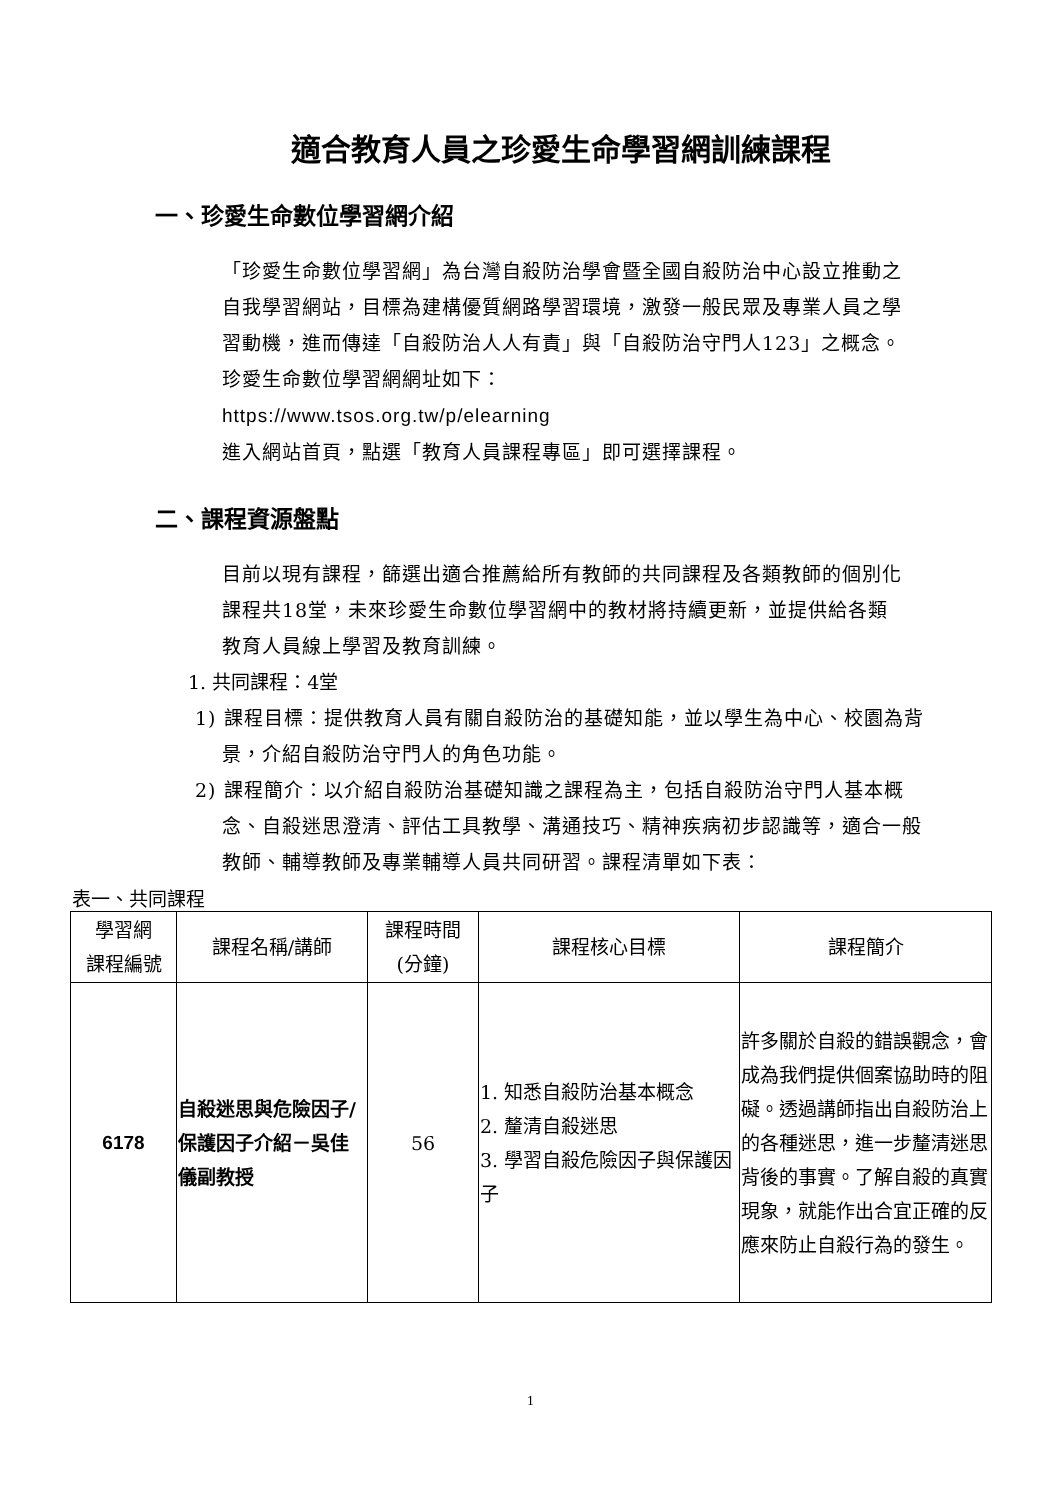適合教育人員之珍愛生命學習網訓練課程
一、珍愛生命數位學習網介紹
「珍愛生命數位學習網」為台灣自殺防治學會暨全國自殺防治中心設立推動之自我學習網站，目標為建構優質網路學習環境，激發一般民眾及專業人員之學習動機，進而傳達「自殺防治人人有責」與「自殺防治守門人123」之概念。
珍愛生命數位學習網網址如下：
https://www.tsos.org.tw/p/elearning
進入網站首頁，點選「教育人員課程專區」即可選擇課程。
二、課程資源盤點
目前以現有課程，篩選出適合推薦給所有教師的共同課程及各類教師的個別化課程共18堂，未來珍愛生命數位學習網中的教材將持續更新，並提供給各類教育人員線上學習及教育訓練。
1. 共同課程：4堂
1) 課程目標：提供教育人員有關自殺防治的基礎知能，並以學生為中心、校園為背景，介紹自殺防治守門人的角色功能。
2) 課程簡介：以介紹自殺防治基礎知識之課程為主，包括自殺防治守門人基本概念、自殺迷思澄清、評估工具教學、溝通技巧、精神疾病初步認識等，適合一般教師、輔導教師及專業輔導人員共同研習。課程清單如下表：
表一、共同課程
| 學習網 課程編號 | 課程名稱/講師 | 課程時間 (分鐘) | 課程核心目標 | 課程簡介 |
| --- | --- | --- | --- | --- |
| 6178 | 自殺迷思與危險因子/保護因子介紹－吳佳儀副教授 | 56 | 1. 知悉自殺防治基本概念 2. 釐清自殺迷思 3. 學習自殺危險因子與保護因子 | 許多關於自殺的錯誤觀念，會成為我們提供個案協助時的阻礙。透過講師指出自殺防治上的各種迷思，進一步釐清迷思背後的事實。了解自殺的真實現象，就能作出合宜正確的反應來防止自殺行為的發生。 |
1